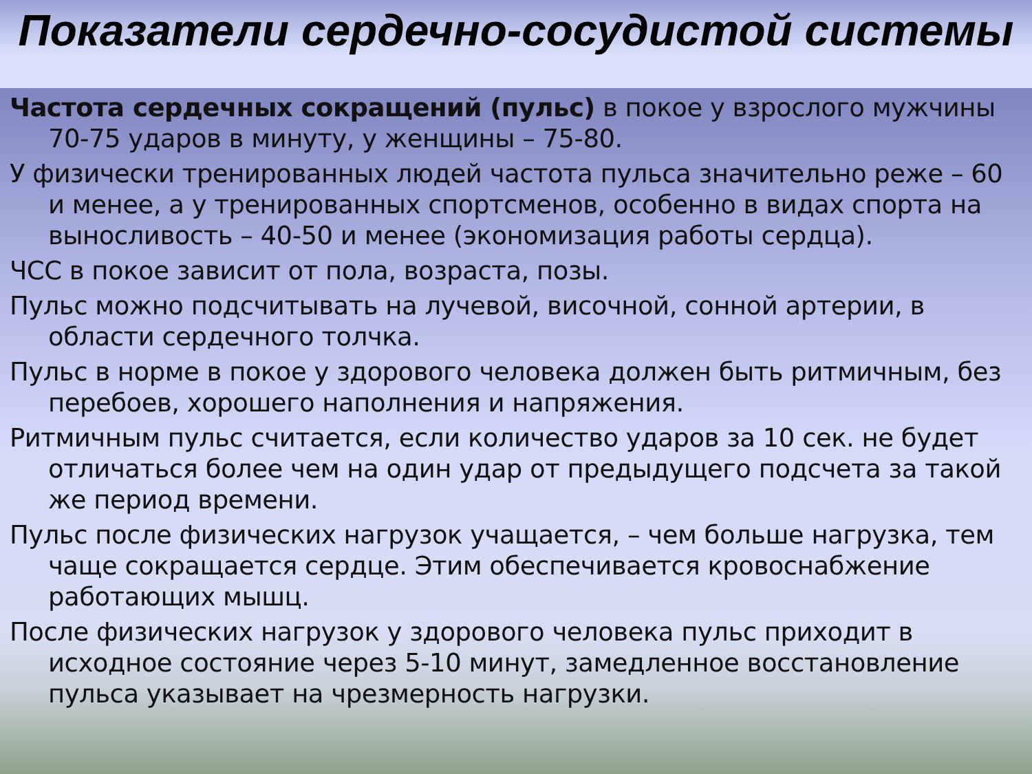Показатели сердечно-сосудистой системы
Частота сердечных сокращений (пульс) в покое у взрослого мужчины 70-75 ударов в минуту, у женщины – 75-80.
У физически тренированных людей частота пульса значительно реже – 60 и менее, а у тренированных спортсменов, особенно в видах спорта на выносливость – 40-50 и менее (экономизация работы сердца).
ЧСС в покое зависит от пола, возраста, позы.
Пульс можно подсчитывать на лучевой, височной, сонной артерии, в области сердечного толчка.
Пульс в норме в покое у здорового человека должен быть ритмичным, без перебоев, хорошего наполнения и напряжения.
Ритмичным пульс считается, если количество ударов за 10 сек. не будет отличаться более чем на один удар от предыдущего подсчета за такой же период времени.
Пульс после физических нагрузок учащается, – чем больше нагрузка, тем чаще сокращается сердце. Этим обеспечивается кровоснабжение работающих мышц.
После физических нагрузок у здорового человека пульс приходит в исходное состояние через 5-10 минут, замедленное восстановление пульса указывает на чрезмерность нагрузки.